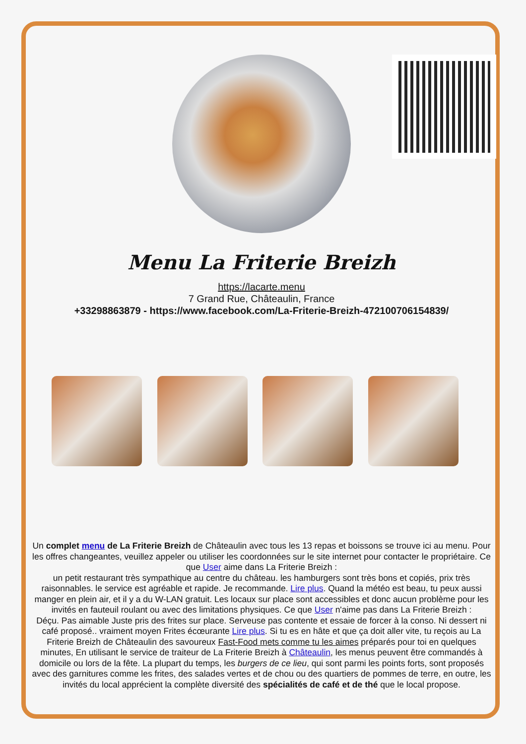Menu La Friterie Breizh
https://lacarte.menu
7 Grand Rue, Châteaulin, France
+33298863879 - https://www.facebook.com/La-Friterie-Breizh-472100706154839/
Un complet menu de La Friterie Breizh de Châteaulin avec tous les 13 repas et boissons se trouve ici au menu. Pour les offres changeantes, veuillez appeler ou utiliser les coordonnées sur le site internet pour contacter le propriétaire. Ce que User aime dans La Friterie Breizh :
un petit restaurant très sympathique au centre du château. les hamburgers sont très bons et copiés, prix très raisonnables. le service est agréable et rapide. Je recommande. Lire plus. Quand la météo est beau, tu peux aussi manger en plein air, et il y a du W-LAN gratuit. Les locaux sur place sont accessibles et donc aucun problème pour les invités en fauteuil roulant ou avec des limitations physiques. Ce que User n'aime pas dans La Friterie Breizh :
Déçu. Pas aimable Juste pris des frites sur place. Serveuse pas contente et essaie de forcer à la conso. Ni dessert ni café proposé.. vraiment moyen Frites écœurante Lire plus. Si tu es en hâte et que ça doit aller vite, tu reçois au La Friterie Breizh de Châteaulin des savoureux Fast-Food mets comme tu les aimes préparés pour toi en quelques minutes, En utilisant le service de traiteur de La Friterie Breizh à Châteaulin, les menus peuvent être commandés à domicile ou lors de la fête. La plupart du temps, les burgers de ce lieu, qui sont parmi les points forts, sont proposés avec des garnitures comme les frites, des salades vertes et de chou ou des quartiers de pommes de terre, en outre, les invités du local apprécient la complète diversité des spécialités de café et de thé que le local propose.